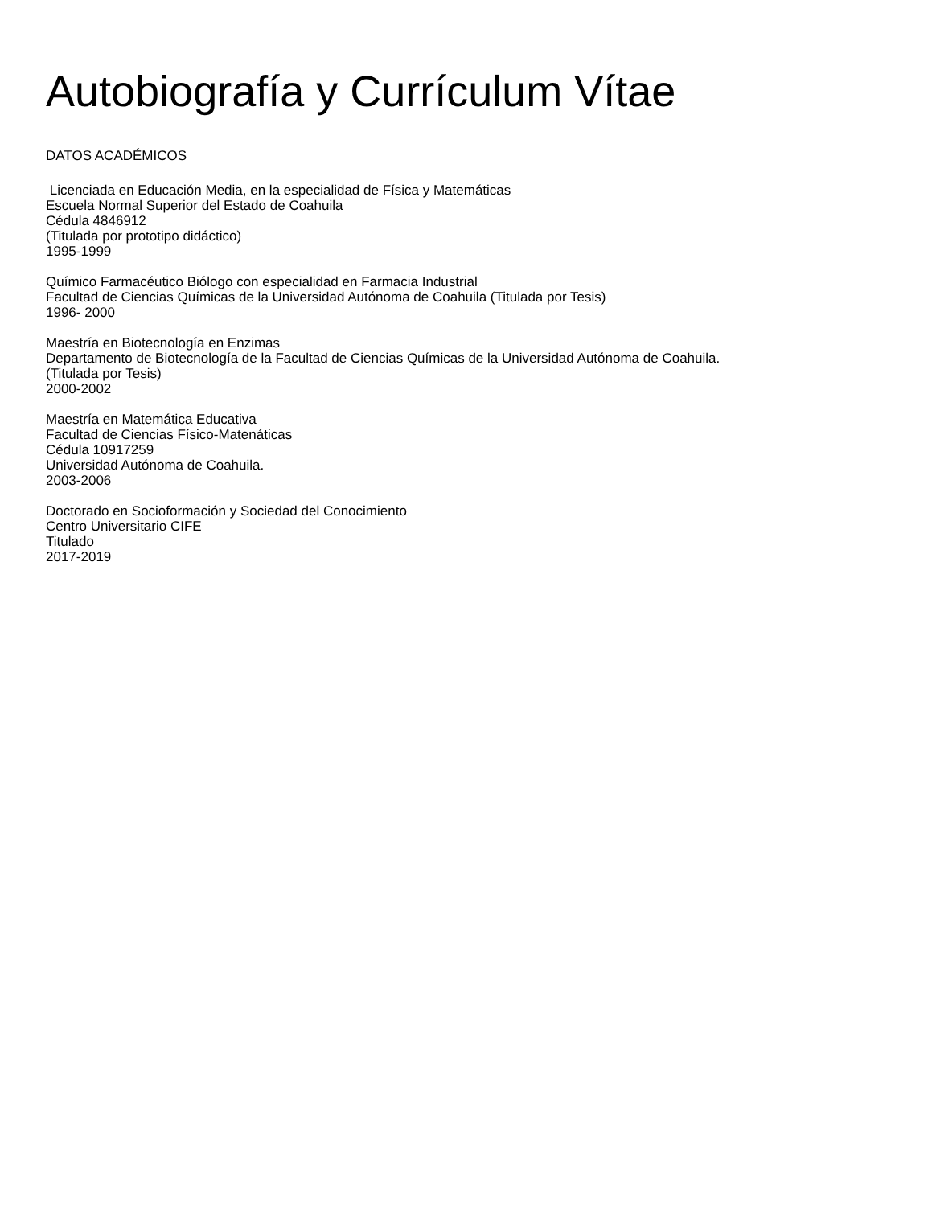Autobiografía y Currículum Vítae
DATOS ACADÉMICOS
Licenciada en Educación Media, en la especialidad de Física y Matemáticas
Escuela Normal Superior del Estado de Coahuila
Cédula 4846912
(Titulada por prototipo didáctico)
1995-1999
Químico Farmacéutico Biólogo con especialidad en Farmacia Industrial
Facultad de Ciencias Químicas de la Universidad Autónoma de Coahuila (Titulada por Tesis)
1996- 2000
Maestría en Biotecnología en Enzimas
Departamento de Biotecnología de la Facultad de Ciencias Químicas de la Universidad Autónoma de Coahuila.
(Titulada por Tesis)
2000-2002
Maestría en Matemática Educativa
Facultad de Ciencias Físico-Matenáticas
Cédula 10917259
Universidad Autónoma de Coahuila.
2003-2006
Doctorado en Socioformación y Sociedad del Conocimiento
Centro Universitario CIFE
Titulado
2017-2019